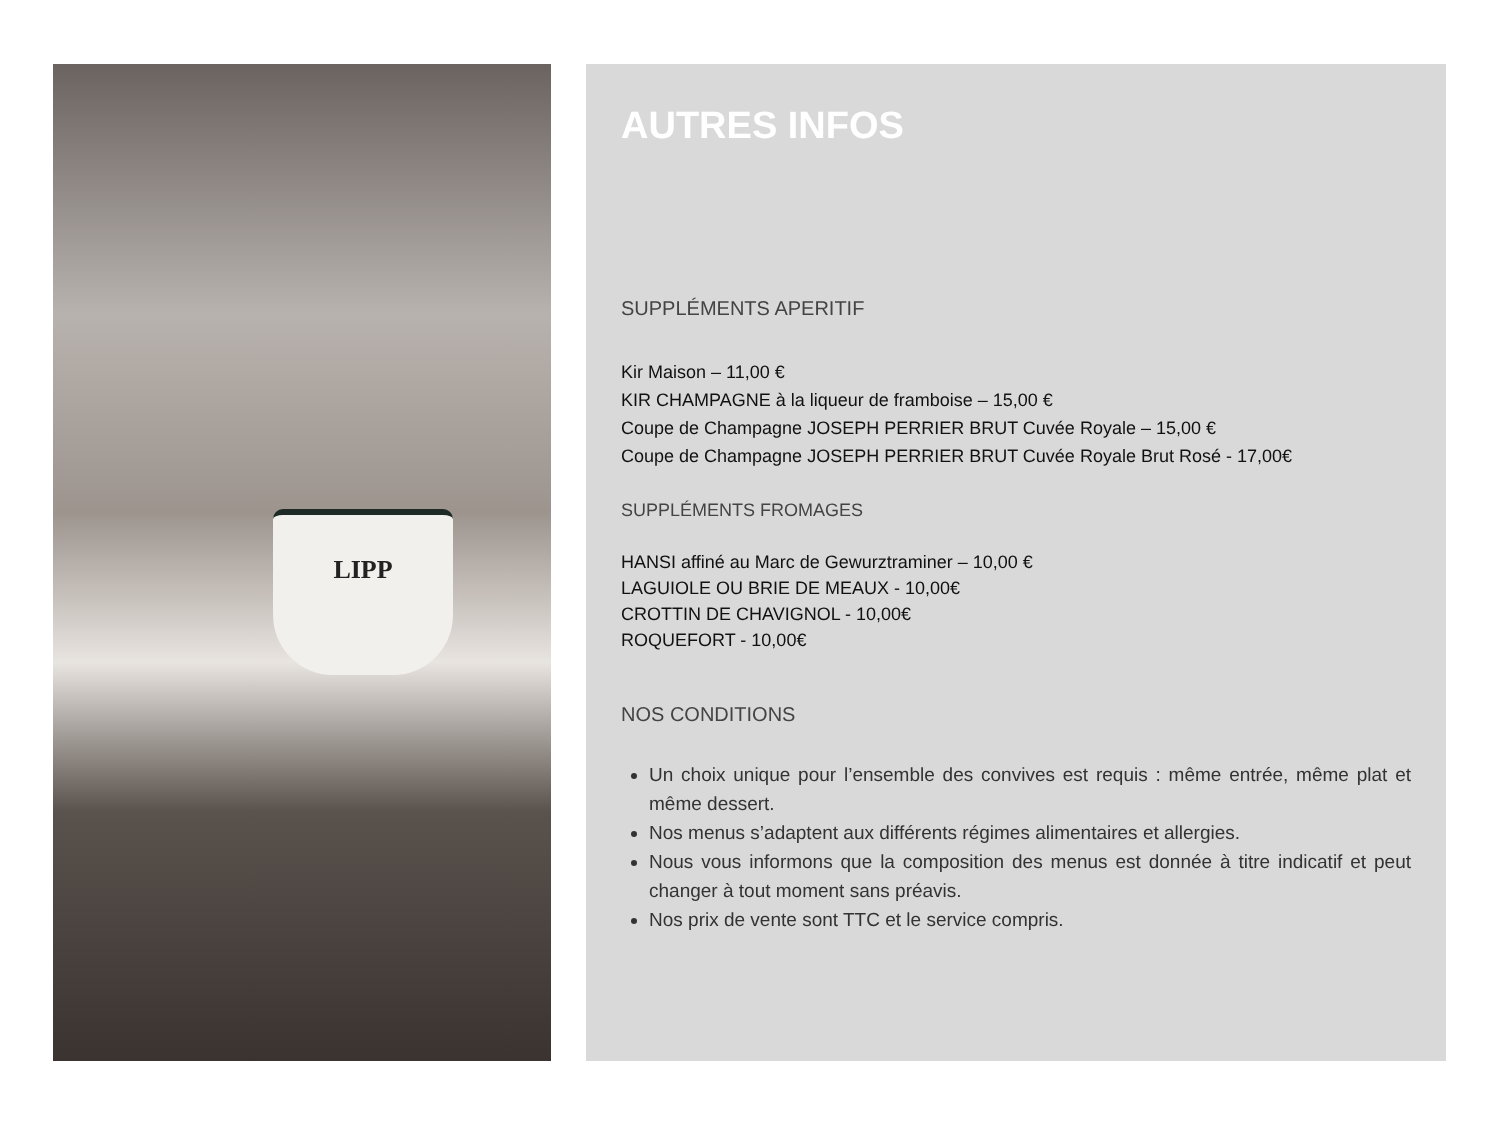LIPP
AUTRES INFOS
SUPPLÉMENTS APERITIF
Kir Maison – 11,00 €
KIR CHAMPAGNE à la liqueur de framboise – 15,00 €
Coupe de Champagne JOSEPH PERRIER BRUT Cuvée Royale – 15,00 €
Coupe de Champagne JOSEPH PERRIER BRUT Cuvée Royale Brut Rosé - 17,00€
SUPPLÉMENTS FROMAGES
HANSI affiné au Marc de Gewurztraminer – 10,00 €
LAGUIOLE OU BRIE DE MEAUX - 10,00€
CROTTIN DE CHAVIGNOL - 10,00€
ROQUEFORT - 10,00€
NOS CONDITIONS
Un choix unique pour l’ensemble des convives est requis : même entrée, même plat et même dessert.
Nos menus s’adaptent aux différents régimes alimentaires et allergies.
Nous vous informons que la composition des menus est donnée à titre indicatif et peut changer à tout moment sans préavis.
Nos prix de vente sont TTC et le service compris.